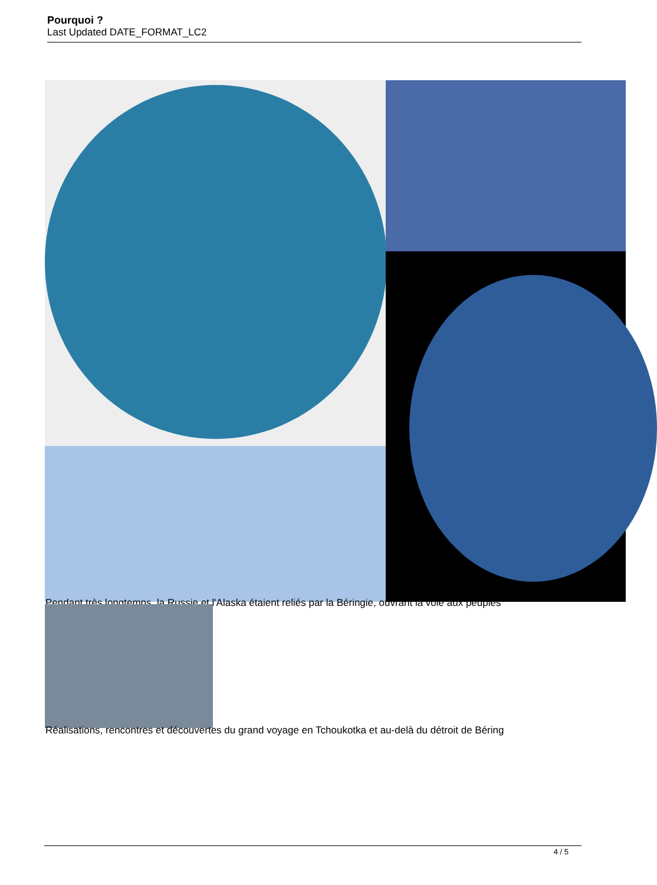Pourquoi ?
Last Updated DATE_FORMAT_LC2
Pendant très longtemps, la Russie et l'Alaska étaient reliés par la Béringie, ouvrant la voie aux peuples
Réalisations, rencontres et découvertes du grand voyage en Tchoukotka et au-delà du détroit de Béring
4 / 5